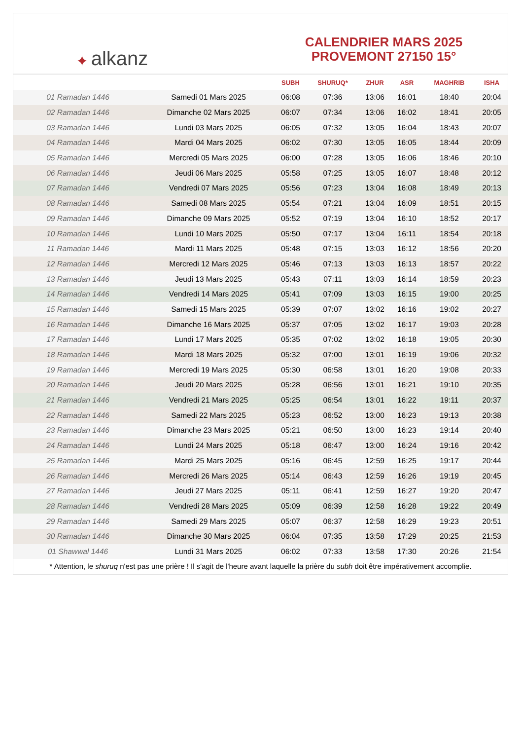✦ alkanz
CALENDRIER MARS 2025
PROVEMONT 27150 15°
| | | SUBH | SHURUQ* | ZHUR | ASR | MAGHRIB | ISHA |
| --- | --- | --- | --- | --- | --- | --- | --- |
| 01 Ramadan 1446 | Samedi 01 Mars 2025 | 06:08 | 07:36 | 13:06 | 16:01 | 18:40 | 20:04 |
| 02 Ramadan 1446 | Dimanche 02 Mars 2025 | 06:07 | 07:34 | 13:06 | 16:02 | 18:41 | 20:05 |
| 03 Ramadan 1446 | Lundi 03 Mars 2025 | 06:05 | 07:32 | 13:05 | 16:04 | 18:43 | 20:07 |
| 04 Ramadan 1446 | Mardi 04 Mars 2025 | 06:02 | 07:30 | 13:05 | 16:05 | 18:44 | 20:09 |
| 05 Ramadan 1446 | Mercredi 05 Mars 2025 | 06:00 | 07:28 | 13:05 | 16:06 | 18:46 | 20:10 |
| 06 Ramadan 1446 | Jeudi 06 Mars 2025 | 05:58 | 07:25 | 13:05 | 16:07 | 18:48 | 20:12 |
| 07 Ramadan 1446 | Vendredi 07 Mars 2025 | 05:56 | 07:23 | 13:04 | 16:08 | 18:49 | 20:13 |
| 08 Ramadan 1446 | Samedi 08 Mars 2025 | 05:54 | 07:21 | 13:04 | 16:09 | 18:51 | 20:15 |
| 09 Ramadan 1446 | Dimanche 09 Mars 2025 | 05:52 | 07:19 | 13:04 | 16:10 | 18:52 | 20:17 |
| 10 Ramadan 1446 | Lundi 10 Mars 2025 | 05:50 | 07:17 | 13:04 | 16:11 | 18:54 | 20:18 |
| 11 Ramadan 1446 | Mardi 11 Mars 2025 | 05:48 | 07:15 | 13:03 | 16:12 | 18:56 | 20:20 |
| 12 Ramadan 1446 | Mercredi 12 Mars 2025 | 05:46 | 07:13 | 13:03 | 16:13 | 18:57 | 20:22 |
| 13 Ramadan 1446 | Jeudi 13 Mars 2025 | 05:43 | 07:11 | 13:03 | 16:14 | 18:59 | 20:23 |
| 14 Ramadan 1446 | Vendredi 14 Mars 2025 | 05:41 | 07:09 | 13:03 | 16:15 | 19:00 | 20:25 |
| 15 Ramadan 1446 | Samedi 15 Mars 2025 | 05:39 | 07:07 | 13:02 | 16:16 | 19:02 | 20:27 |
| 16 Ramadan 1446 | Dimanche 16 Mars 2025 | 05:37 | 07:05 | 13:02 | 16:17 | 19:03 | 20:28 |
| 17 Ramadan 1446 | Lundi 17 Mars 2025 | 05:35 | 07:02 | 13:02 | 16:18 | 19:05 | 20:30 |
| 18 Ramadan 1446 | Mardi 18 Mars 2025 | 05:32 | 07:00 | 13:01 | 16:19 | 19:06 | 20:32 |
| 19 Ramadan 1446 | Mercredi 19 Mars 2025 | 05:30 | 06:58 | 13:01 | 16:20 | 19:08 | 20:33 |
| 20 Ramadan 1446 | Jeudi 20 Mars 2025 | 05:28 | 06:56 | 13:01 | 16:21 | 19:10 | 20:35 |
| 21 Ramadan 1446 | Vendredi 21 Mars 2025 | 05:25 | 06:54 | 13:01 | 16:22 | 19:11 | 20:37 |
| 22 Ramadan 1446 | Samedi 22 Mars 2025 | 05:23 | 06:52 | 13:00 | 16:23 | 19:13 | 20:38 |
| 23 Ramadan 1446 | Dimanche 23 Mars 2025 | 05:21 | 06:50 | 13:00 | 16:23 | 19:14 | 20:40 |
| 24 Ramadan 1446 | Lundi 24 Mars 2025 | 05:18 | 06:47 | 13:00 | 16:24 | 19:16 | 20:42 |
| 25 Ramadan 1446 | Mardi 25 Mars 2025 | 05:16 | 06:45 | 12:59 | 16:25 | 19:17 | 20:44 |
| 26 Ramadan 1446 | Mercredi 26 Mars 2025 | 05:14 | 06:43 | 12:59 | 16:26 | 19:19 | 20:45 |
| 27 Ramadan 1446 | Jeudi 27 Mars 2025 | 05:11 | 06:41 | 12:59 | 16:27 | 19:20 | 20:47 |
| 28 Ramadan 1446 | Vendredi 28 Mars 2025 | 05:09 | 06:39 | 12:58 | 16:28 | 19:22 | 20:49 |
| 29 Ramadan 1446 | Samedi 29 Mars 2025 | 05:07 | 06:37 | 12:58 | 16:29 | 19:23 | 20:51 |
| 30 Ramadan 1446 | Dimanche 30 Mars 2025 | 06:04 | 07:35 | 13:58 | 17:29 | 20:25 | 21:53 |
| 01 Shawwal 1446 | Lundi 31 Mars 2025 | 06:02 | 07:33 | 13:58 | 17:30 | 20:26 | 21:54 |
* Attention, le shuruq n'est pas une prière ! Il s'agit de l'heure avant laquelle la prière du subh doit être impérativement accomplie.